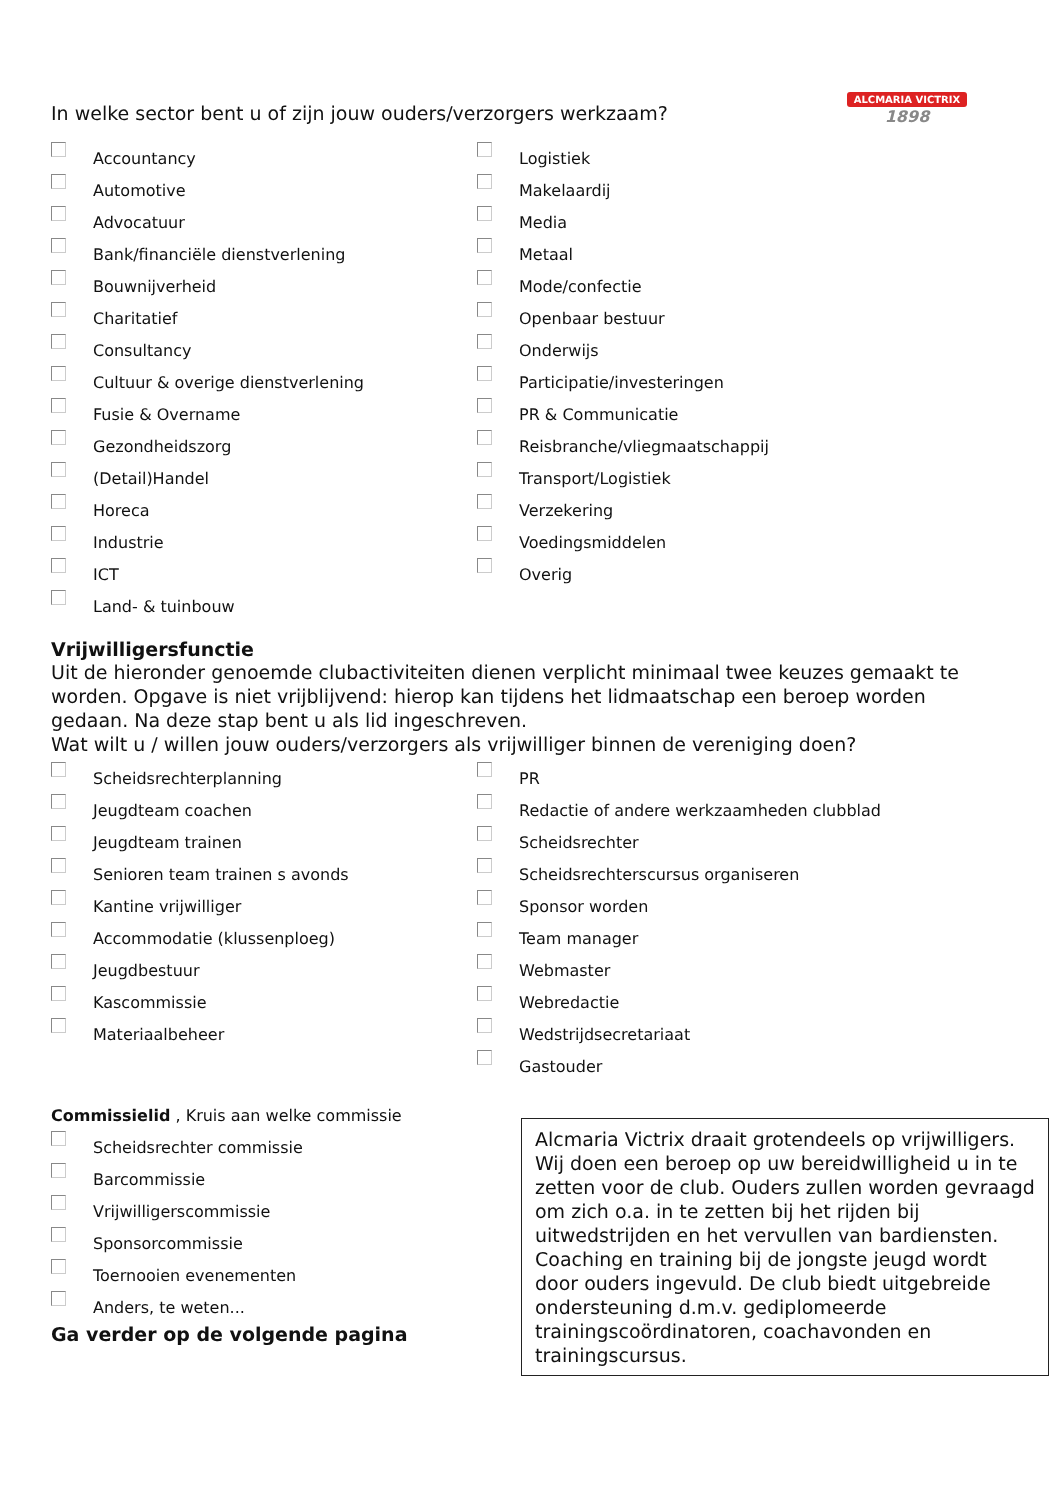ALCMARIA VICTRIX
1898
In welke sector bent u of zijn jouw ouders/verzorgers werkzaam?
Accountancy
Automotive
Advocatuur
Bank/financiële dienstverlening
Bouwnijverheid
Charitatief
Consultancy
Cultuur & overige dienstverlening
Fusie & Overname
Gezondheidszorg
(Detail)Handel
Horeca
Industrie
ICT
Land- & tuinbouw
Logistiek
Makelaardij
Media
Metaal
Mode/confectie
Openbaar bestuur
Onderwijs
Participatie/investeringen
PR & Communicatie
Reisbranche/vliegmaatschappij
Transport/Logistiek
Verzekering
Voedingsmiddelen
Overig
Vrijwilligersfunctie
Uit de hieronder genoemde clubactiviteiten dienen verplicht minimaal twee keuzes gemaakt te worden. Opgave is niet vrijblijvend: hierop kan tijdens het lidmaatschap een beroep worden gedaan. Na deze stap bent u als lid ingeschreven.
Wat wilt u / willen jouw ouders/verzorgers als vrijwilliger binnen de vereniging doen?
Scheidsrechterplanning
Jeugdteam coachen
Jeugdteam trainen
Senioren team trainen s avonds
Kantine vrijwilliger
Accommodatie (klussenploeg)
Jeugdbestuur
Kascommissie
Materiaalbeheer
PR
Redactie of andere werkzaamheden clubblad
Scheidsrechter
Scheidsrechterscursus organiseren
Sponsor worden
Team manager
Webmaster
Webredactie
Wedstrijdsecretariaat
Gastouder
Commissielid , Kruis aan welke commissie
Scheidsrechter commissie
Barcommissie
Vrijwilligerscommissie
Sponsorcommissie
Toernooien evenementen
Anders, te weten...
Ga verder op de volgende pagina
Alcmaria Victrix draait grotendeels op vrijwilligers. Wij doen een beroep op uw bereidwilligheid u in te zetten voor de club. Ouders zullen worden gevraagd om zich o.a. in te zetten bij het rijden bij uitwedstrijden en het vervullen van bardiensten.
Coaching en training bij de jongste jeugd wordt door ouders ingevuld. De club biedt uitgebreide ondersteuning d.m.v. gediplomeerde trainingscoördinatoren, coachavonden en trainingscursus.